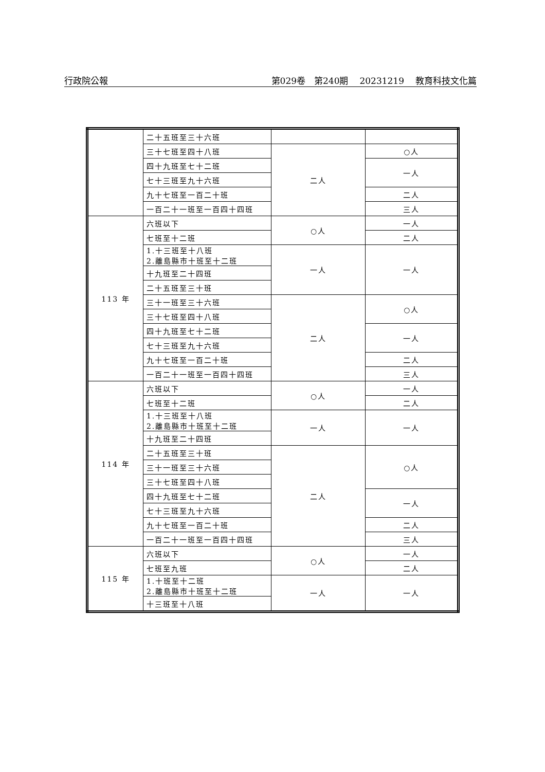行政院公報 第029卷　第240期 20231219 教育科技文化篇
| | 二十五班至三十六班 | | |
| | 三十七班至四十八班 | 二人 | ○人 |
| | 四十九班至七十二班 | | 一人 |
| | 七十三班至九十六班 | | |
| | 九十七班至一百二十班 | | 二人 |
| | 一百二十一班至一百四十四班 | | 三人 |
| 113 年 | 六班以下 | ○人 | 一人 |
| | 七班至十二班 | | 二人 |
| | 1.十三班至十八班 2.離島縣市十班至十二班 | 一人 | 一人 |
| | 十九班至二十四班 | | |
| | 二十五班至三十班 | | |
| | 三十一班至三十六班 | 二人 | ○人 |
| | 三十七班至四十八班 | | |
| | 四十九班至七十二班 | | 一人 |
| | 七十三班至九十六班 | | |
| | 九十七班至一百二十班 | | 二人 |
| | 一百二十一班至一百四十四班 | | 三人 |
| 114 年 | 六班以下 | ○人 | 一人 |
| | 七班至十二班 | | 二人 |
| | 1.十三班至十八班 2.離島縣市十班至十二班 | 一人 | 一人 |
| | 十九班至二十四班 | | |
| | 二十五班至三十班 | 二人 | ○人 |
| | 三十一班至三十六班 | | |
| | 三十七班至四十八班 | | |
| | 四十九班至七十二班 | | 一人 |
| | 七十三班至九十六班 | | |
| | 九十七班至一百二十班 | | 二人 |
| | 一百二十一班至一百四十四班 | | 三人 |
| 115 年 | 六班以下 | ○人 | 一人 |
| | 七班至九班 | | 二人 |
| | 1.十班至十二班 2.離島縣市十班至十二班 | 一人 | 一人 |
| | 十三班至十八班 | | |